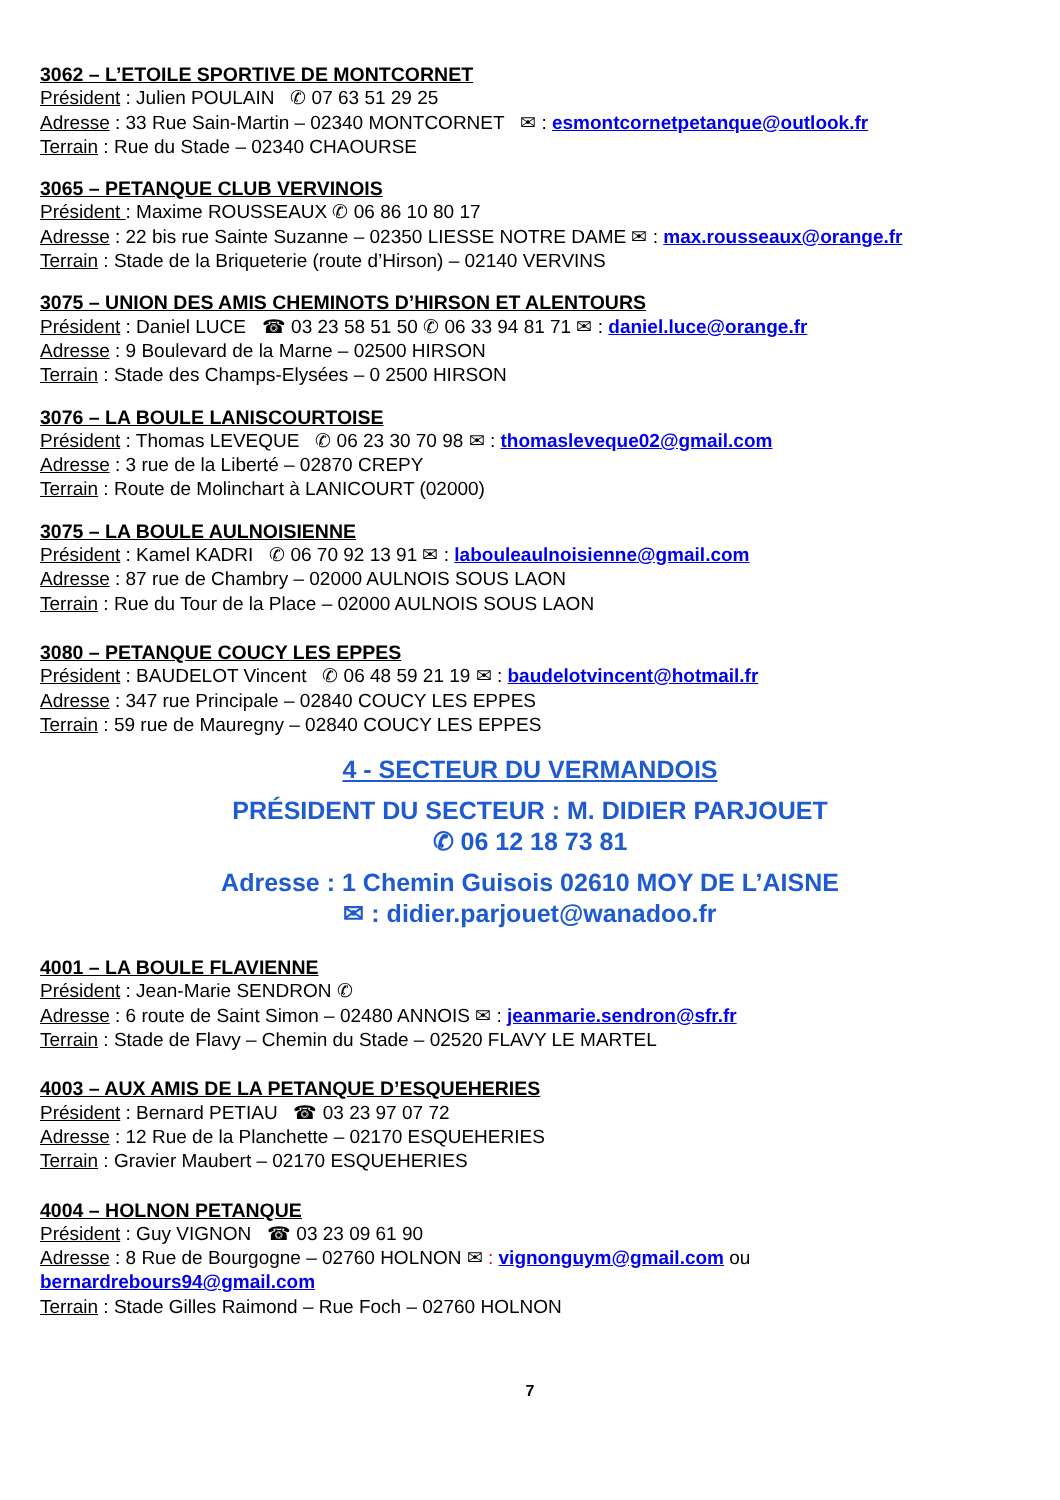3062 – L’ETOILE SPORTIVE DE MONTCORNET
Président : Julien POULAIN ✆ 07 63 51 29 25
Adresse : 33 Rue Sain-Martin – 02340 MONTCORNET ✉ : esmontcornetpetanque@outlook.fr
Terrain : Rue du Stade – 02340 CHAOURSE
3065 – PETANQUE CLUB VERVINOIS
Président : Maxime ROUSSEAUX ✆ 06 86 10 80 17
Adresse : 22 bis rue Sainte Suzanne – 02350 LIESSE NOTRE DAME ✉ : max.rousseaux@orange.fr
Terrain : Stade de la Briqueterie (route d’Hirson) – 02140 VERVINS
3075 – UNION DES AMIS CHEMINOTS D’HIRSON ET ALENTOURS
Président : Daniel LUCE ☎ 03 23 58 51 50 ✆ 06 33 94 81 71 ✉ : daniel.luce@orange.fr
Adresse : 9 Boulevard de la Marne – 02500 HIRSON
Terrain : Stade des Champs-Elysées – 0 2500 HIRSON
3076 – LA BOULE LANISCOURTOISE
Président : Thomas LEVEQUE ✆ 06 23 30 70 98 ✉ : thomasleveque02@gmail.com
Adresse : 3 rue de la Liberté – 02870 CREPY
Terrain : Route de Molinchart à LANICOURT (02000)
3075 – LA BOULE AULNOISIENNE
Président : Kamel KADRI ✆ 06 70 92 13 91 ✉ : labouleaulnoisienne@gmail.com
Adresse : 87 rue de Chambry – 02000 AULNOIS SOUS LAON
Terrain : Rue du Tour de la Place – 02000 AULNOIS SOUS LAON
3080 – PETANQUE COUCY LES EPPES
Président : BAUDELOT Vincent ✆ 06 48 59 21 19 ✉ : baudelotvincent@hotmail.fr
Adresse : 347 rue Principale – 02840 COUCY LES EPPES
Terrain : 59 rue de Mauregny – 02840 COUCY LES EPPES
4 - SECTEUR DU VERMANDOIS
PRÉSIDENT DU SECTEUR : M. DIDIER PARJOUET
✆ 06 12 18 73 81
Adresse : 1 Chemin Guisois 02610 MOY DE L’AISNE
✉ : didier.parjouet@wanadoo.fr
4001 – LA BOULE FLAVIENNE
Président : Jean-Marie SENDRON ✆
Adresse : 6 route de Saint Simon – 02480 ANNOIS ✉ : jeanmarie.sendron@sfr.fr
Terrain : Stade de Flavy – Chemin du Stade – 02520 FLAVY LE MARTEL
4003 – AUX AMIS DE LA PETANQUE D’ESQUEHERIES
Président : Bernard PETIAU ☎ 03 23 97 07 72
Adresse : 12 Rue de la Planchette – 02170 ESQUEHERIES
Terrain : Gravier Maubert – 02170 ESQUEHERIES
4004 – HOLNON PETANQUE
Président : Guy VIGNON ☎ 03 23 09 61 90
Adresse : 8 Rue de Bourgogne – 02760 HOLNON ✉ : vignonguym@gmail.com ou
bernardrebours94@gmail.com
Terrain : Stade Gilles Raimond – Rue Foch – 02760 HOLNON
7